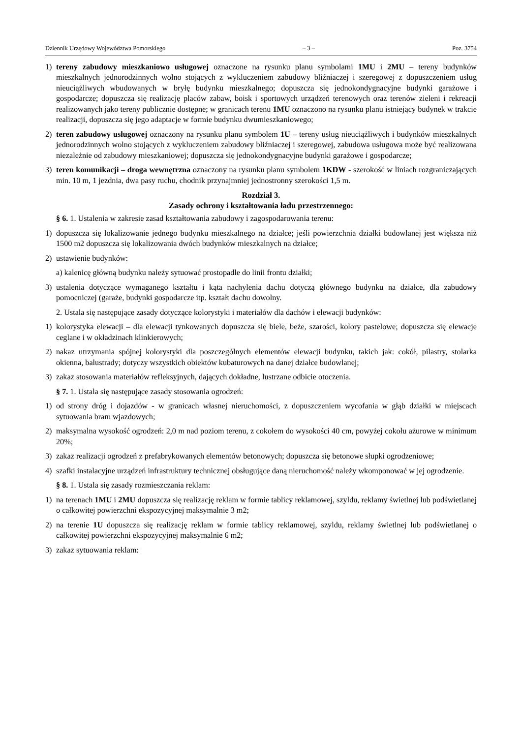Dziennik Urzędowy Województwa Pomorskiego – 3 – Poz. 3754
1) tereny zabudowy mieszkaniowo usługowej oznaczone na rysunku planu symbolami 1MU i 2MU – tereny budynków mieszkalnych jednorodzinnych wolno stojących z wykluczeniem zabudowy bliźniaczej i szeregowej z dopuszczeniem usług nieuciążliwych wbudowanych w bryłę budynku mieszkalnego; dopuszcza się jednokondygnacyjne budynki garażowe i gospodarcze; dopuszcza się realizację placów zabaw, boisk i sportowych urządzeń terenowych oraz terenów zieleni i rekreacji realizowanych jako tereny publicznie dostępne; w granicach terenu 1MU oznaczono na rysunku planu istniejący budynek w trakcie realizacji, dopuszcza się jego adaptacje w formie budynku dwumieszkaniowego;
2) teren zabudowy usługowej oznaczony na rysunku planu symbolem 1U – tereny usług nieuciążliwych i budynków mieszkalnych jednorodzinnych wolno stojących z wykluczeniem zabudowy bliźniaczej i szeregowej, zabudowa usługowa może być realizowana niezależnie od zabudowy mieszkaniowej; dopuszcza się jednokondygnacyjne budynki garażowe i gospodarcze;
3) teren komunikacji – droga wewnętrzna oznaczony na rysunku planu symbolem 1KDW - szerokość w liniach rozgraniczających min. 10 m, 1 jezdnia, dwa pasy ruchu, chodnik przynajmniej jednostronny szerokości 1,5 m.
Rozdział 3.
Zasady ochrony i kształtowania ładu przestrzennego:
§ 6. 1. Ustalenia w zakresie zasad kształtowania zabudowy i zagospodarowania terenu:
1) dopuszcza się lokalizowanie jednego budynku mieszkalnego na działce; jeśli powierzchnia działki budowlanej jest większa niż 1500 m2 dopuszcza się lokalizowania dwóch budynków mieszkalnych na działce;
2) ustawienie budynków:
a) kalenicę główną budynku należy sytuować prostopadle do linii frontu działki;
3) ustalenia dotyczące wymaganego kształtu i kąta nachylenia dachu dotyczą głównego budynku na działce, dla zabudowy pomocniczej (garaże, budynki gospodarcze itp. kształt dachu dowolny.
2. Ustala się następujące zasady dotyczące kolorystyki i materiałów dla dachów i elewacji budynków:
1) kolorystyka elewacji – dla elewacji tynkowanych dopuszcza się biele, beże, szarości, kolory pastelowe; dopuszcza się elewacje ceglane i w okładzinach klinkierowych;
2) nakaz utrzymania spójnej kolorystyki dla poszczególnych elementów elewacji budynku, takich jak: cokół, pilastry, stolarka okienna, balustrady; dotyczy wszystkich obiektów kubaturowych na danej działce budowlanej;
3) zakaz stosowania materiałów refleksyjnych, dających dokładne, lustrzane odbicie otoczenia.
§ 7. 1. Ustala się następujące zasady stosowania ogrodzeń:
1) od strony dróg i dojazdów - w granicach własnej nieruchomości, z dopuszczeniem wycofania w głąb działki w miejscach sytuowania bram wjazdowych;
2) maksymalna wysokość ogrodzeń: 2,0 m nad poziom terenu, z cokołem do wysokości 40 cm, powyżej cokołu ażurowe w minimum 20%;
3) zakaz realizacji ogrodzeń z prefabrykowanych elementów betonowych; dopuszcza się betonowe słupki ogrodzeniowe;
4) szafki instalacyjne urządzeń infrastruktury technicznej obsługujące daną nieruchomość należy wkomponować w jej ogrodzenie.
§ 8. 1. Ustala się zasady rozmieszczania reklam:
1) na terenach 1MU i 2MU dopuszcza się realizację reklam w formie tablicy reklamowej, szyldu, reklamy świetlnej lub podświetlanej o całkowitej powierzchni ekspozycyjnej maksymalnie 3 m2;
2) na terenie 1U dopuszcza się realizację reklam w formie tablicy reklamowej, szyldu, reklamy świetlnej lub podświetlanej o całkowitej powierzchni ekspozycyjnej maksymalnie 6 m2;
3) zakaz sytuowania reklam: